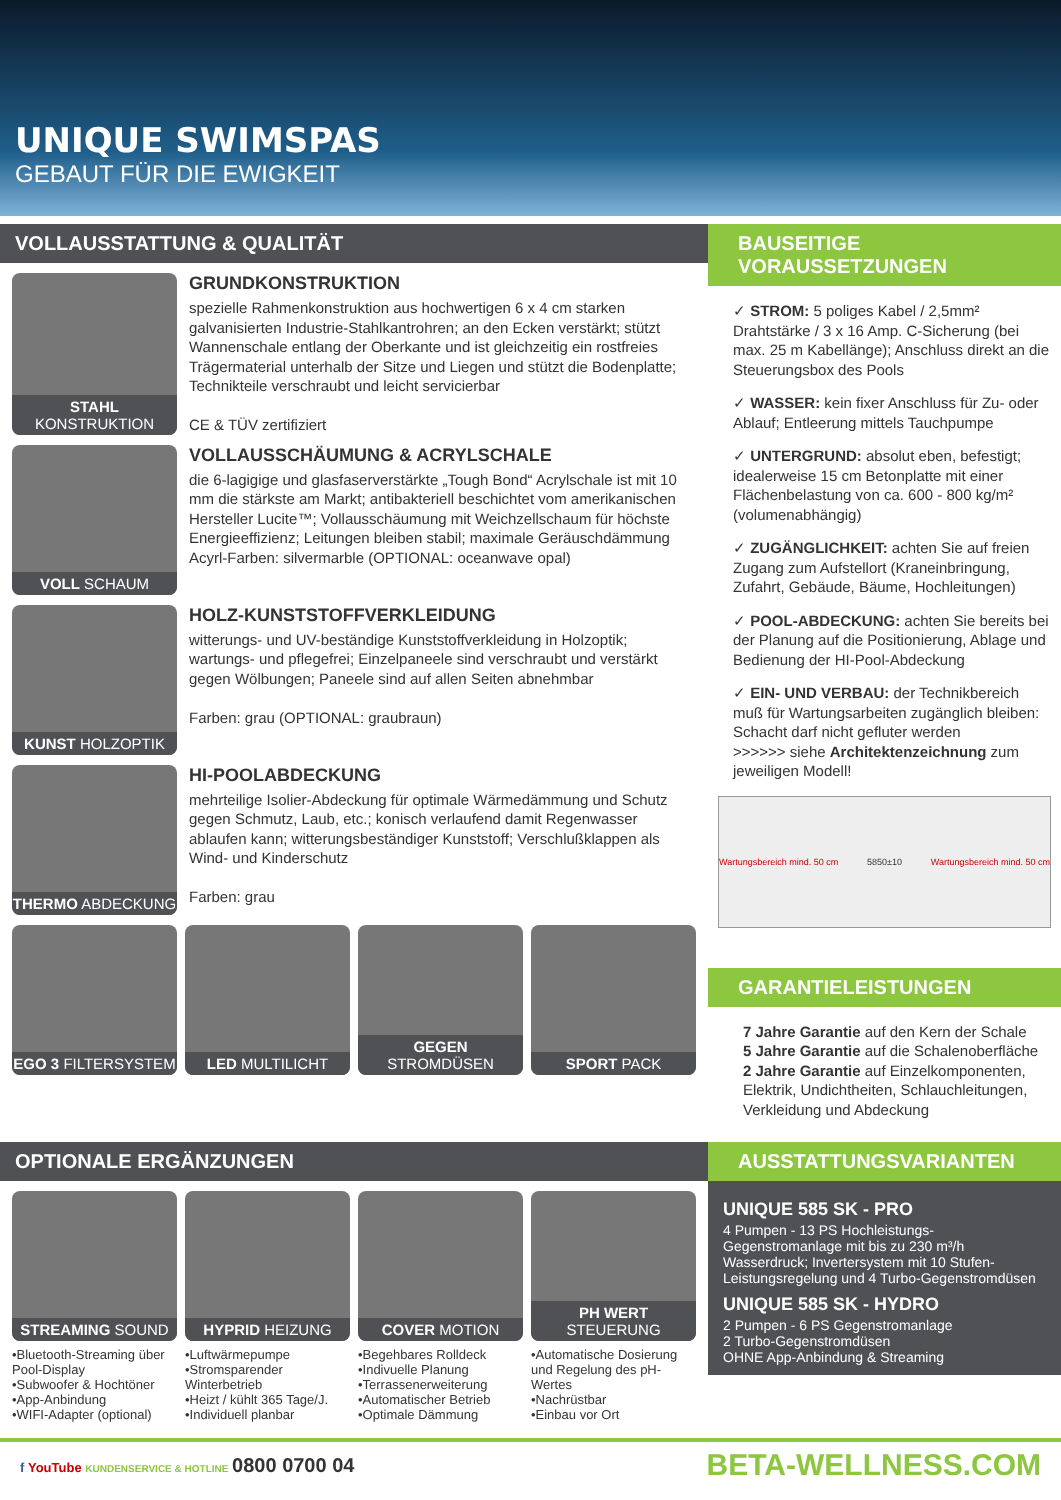UNIQUE SWIMSPAS
GEBAUT FÜR DIE EWIGKEIT
VOLLAUSSTATTUNG & QUALITÄT
STAHL KONSTRUKTION
GRUNDKONSTRUKTION
spezielle Rahmenkonstruktion aus hochwertigen 6 x 4 cm starken galvanisierten Industrie-Stahlkantrohren; an den Ecken verstärkt; stützt Wannenschale entlang der Oberkante und ist gleichzeitig ein rostfreies Trägermaterial unterhalb der Sitze und Liegen und stützt die Bodenplatte; Technikteile verschraubt und leicht servicierbar
CE & TÜV zertifiziert
VOLL SCHAUM
VOLLAUSSCHÄUMUNG & ACRYLSCHALE
die 6-lagigige und glasfaserverstärkte „Tough Bond“ Acrylschale ist mit 10 mm die stärkste am Markt; antibakteriell beschichtet vom amerikanischen Hersteller Lucite™; Vollausschäumung mit Weichzellschaum für höchste Energieeffizienz; Leitungen bleiben stabil; maximale Geräuschdämmung
Acyrl-Farben: silvermarble (OPTIONAL: oceanwave opal)
KUNST HOLZOPTIK
HOLZ-KUNSTSTOFFVERKLEIDUNG
witterungs- und UV-beständige Kunststoffverkleidung in Holzoptik; wartungs- und pflegefrei; Einzelpaneele sind verschraubt und verstärkt gegen Wölbungen; Paneele sind auf allen Seiten abnehmbar
Farben: grau (OPTIONAL: graubraun)
THERMO ABDECKUNG
HI-POOLABDECKUNG
mehrteilige Isolier-Abdeckung für optimale Wärmedämmung und Schutz gegen Schmutz, Laub, etc.; konisch verlaufend damit Regenwasser ablaufen kann; witterungsbeständiger Kunststoff; Verschlußklappen als Wind- und Kinderschutz
Farben: grau
EGO 3 FILTERSYSTEM LED MULTILICHT GEGEN STROMDÜSEN SPORT PACK
BAUSEITIGE VORAUSSETZUNGEN
✓ STROM: 5 poliges Kabel / 2,5mm² Drahtstärke / 3 x 16 Amp. C-Sicherung (bei max. 25 m Kabellänge); Anschluss direkt an die Steuerungsbox des Pools
✓ WASSER: kein fixer Anschluss für Zu- oder Ablauf; Entleerung mittels Tauchpumpe
✓ UNTERGRUND: absolut eben, befestigt; idealerweise 15 cm Betonplatte mit einer Flächenbelastung von ca. 600 - 800 kg/m² (volumenabhängig)
✓ ZUGÄNGLICHKEIT: achten Sie auf freien Zugang zum Aufstellort (Kraneinbringung, Zufahrt, Gebäude, Bäume, Hochleitungen)
✓ POOL-ABDECKUNG: achten Sie bereits bei der Planung auf die Positionierung, Ablage und Bedienung der HI-Pool-Abdeckung
✓ EIN- UND VERBAU: der Technikbereich muß für Wartungsarbeiten zugänglich bleiben: Schacht darf nicht gefluter werden
>>>>>> siehe Architektenzeichnung zum jeweiligen Modell!
Wartungsbereich mind. 50 cm 5850±10 Wartungsbereich mind. 50 cm
GARANTIELEISTUNGEN
7 Jahre Garantie auf den Kern der Schale
5 Jahre Garantie auf die Schalenoberfläche
2 Jahre Garantie auf Einzelkomponenten, Elektrik, Undichtheiten, Schlauchleitungen, Verkleidung und Abdeckung
OPTIONALE ERGÄNZUNGEN
STREAMING SOUND
•Bluetooth-Streaming über Pool-Display
•Subwoofer & Hochtöner
•App-Anbindung
•WIFI-Adapter (optional)
HYPRID HEIZUNG
•Luftwärmepumpe
•Stromsparender Winterbetrieb
•Heizt / kühlt 365 Tage/J.
•Individuell planbar
COVER MOTION
•Begehbares Rolldeck
•Indivuelle Planung
•Terrassenerweiterung
•Automatischer Betrieb
•Optimale Dämmung
PH WERT STEUERUNG
•Automatische Dosierung und Regelung des pH-Wertes
•Nachrüstbar
•Einbau vor Ort
AUSSTATTUNGSVARIANTEN
UNIQUE 585 SK - PRO
4 Pumpen - 13 PS Hochleistungs-Gegenstromanlage mit bis zu 230 m³/h Wasserdruck; Invertersystem mit 10 Stufen-Leistungsregelung und 4 Turbo-Gegenstromdüsen
UNIQUE 585 SK - HYDRO
2 Pumpen - 6 PS Gegenstromanlage
2 Turbo-Gegenstromdüsen
OHNE App-Anbindung & Streaming
f YouTube KUNDENSERVICE & HOTLINE 0800 0700 04
BETA-WELLNESS.COM